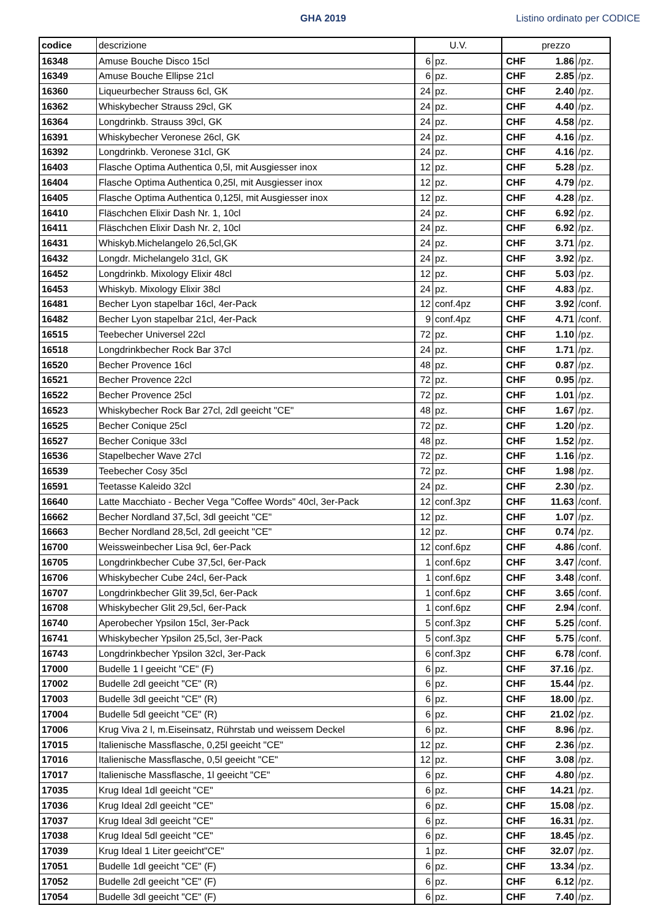GHA 2019 Listino ordinato per CODICE
| codice | descrizione | U.V. | | prezzo | | |
| --- | --- | --- | --- | --- | --- | --- |
| 16348 | Amuse Bouche Disco 15cl | 6 | pz. | CHF | 1.86 | /pz. |
| 16349 | Amuse Bouche Ellipse 21cl | 6 | pz. | CHF | 2.85 | /pz. |
| 16360 | Liqueurbecher Strauss 6cl, GK | 24 | pz. | CHF | 2.40 | /pz. |
| 16362 | Whiskybecher Strauss 29cl, GK | 24 | pz. | CHF | 4.40 | /pz. |
| 16364 | Longdrinkb. Strauss 39cl, GK | 24 | pz. | CHF | 4.58 | /pz. |
| 16391 | Whiskybecher Veronese 26cl, GK | 24 | pz. | CHF | 4.16 | /pz. |
| 16392 | Longdrinkb. Veronese 31cl, GK | 24 | pz. | CHF | 4.16 | /pz. |
| 16403 | Flasche Optima Authentica 0,5l, mit Ausgiesser inox | 12 | pz. | CHF | 5.28 | /pz. |
| 16404 | Flasche Optima Authentica 0,25l, mit Ausgiesser inox | 12 | pz. | CHF | 4.79 | /pz. |
| 16405 | Flasche Optima Authentica 0,125l, mit Ausgiesser inox | 12 | pz. | CHF | 4.28 | /pz. |
| 16410 | Fläschchen Elixir Dash Nr. 1, 10cl | 24 | pz. | CHF | 6.92 | /pz. |
| 16411 | Fläschchen Elixir Dash Nr. 2, 10cl | 24 | pz. | CHF | 6.92 | /pz. |
| 16431 | Whiskyb.Michelangelo 26,5cl,GK | 24 | pz. | CHF | 3.71 | /pz. |
| 16432 | Longdr. Michelangelo 31cl, GK | 24 | pz. | CHF | 3.92 | /pz. |
| 16452 | Longdrinkb. Mixology Elixir 48cl | 12 | pz. | CHF | 5.03 | /pz. |
| 16453 | Whiskyb. Mixology Elixir 38cl | 24 | pz. | CHF | 4.83 | /pz. |
| 16481 | Becher Lyon stapelbar 16cl, 4er-Pack | 12 | conf.4pz | CHF | 3.92 | /conf. |
| 16482 | Becher Lyon stapelbar 21cl, 4er-Pack | 9 | conf.4pz | CHF | 4.71 | /conf. |
| 16515 | Teebecher Universel 22cl | 72 | pz. | CHF | 1.10 | /pz. |
| 16518 | Longdrinkbecher Rock Bar 37cl | 24 | pz. | CHF | 1.71 | /pz. |
| 16520 | Becher Provence 16cl | 48 | pz. | CHF | 0.87 | /pz. |
| 16521 | Becher Provence 22cl | 72 | pz. | CHF | 0.95 | /pz. |
| 16522 | Becher Provence 25cl | 72 | pz. | CHF | 1.01 | /pz. |
| 16523 | Whiskybecher Rock Bar 27cl, 2dl geeicht "CE" | 48 | pz. | CHF | 1.67 | /pz. |
| 16525 | Becher Conique 25cl | 72 | pz. | CHF | 1.20 | /pz. |
| 16527 | Becher Conique 33cl | 48 | pz. | CHF | 1.52 | /pz. |
| 16536 | Stapelbecher Wave 27cl | 72 | pz. | CHF | 1.16 | /pz. |
| 16539 | Teebecher Cosy 35cl | 72 | pz. | CHF | 1.98 | /pz. |
| 16591 | Teetasse Kaleido 32cl | 24 | pz. | CHF | 2.30 | /pz. |
| 16640 | Latte Macchiato - Becher Vega "Coffee Words" 40cl, 3er-Pack | 12 | conf.3pz | CHF | 11.63 | /conf. |
| 16662 | Becher Nordland 37,5cl, 3dl geeicht "CE" | 12 | pz. | CHF | 1.07 | /pz. |
| 16663 | Becher Nordland 28,5cl, 2dl geeicht "CE" | 12 | pz. | CHF | 0.74 | /pz. |
| 16700 | Weissweinbecher Lisa 9cl, 6er-Pack | 12 | conf.6pz | CHF | 4.86 | /conf. |
| 16705 | Longdrinkbecher Cube 37,5cl, 6er-Pack | 1 | conf.6pz | CHF | 3.47 | /conf. |
| 16706 | Whiskybecher Cube 24cl, 6er-Pack | 1 | conf.6pz | CHF | 3.48 | /conf. |
| 16707 | Longdrinkbecher Glit 39,5cl, 6er-Pack | 1 | conf.6pz | CHF | 3.65 | /conf. |
| 16708 | Whiskybecher Glit 29,5cl, 6er-Pack | 1 | conf.6pz | CHF | 2.94 | /conf. |
| 16740 | Aperobecher Ypsilon 15cl, 3er-Pack | 5 | conf.3pz | CHF | 5.25 | /conf. |
| 16741 | Whiskybecher Ypsilon 25,5cl, 3er-Pack | 5 | conf.3pz | CHF | 5.75 | /conf. |
| 16743 | Longdrinkbecher Ypsilon 32cl, 3er-Pack | 6 | conf.3pz | CHF | 6.78 | /conf. |
| 17000 | Budelle 1 l geeicht "CE" (F) | 6 | pz. | CHF | 37.16 | /pz. |
| 17002 | Budelle 2dl geeicht "CE" (R) | 6 | pz. | CHF | 15.44 | /pz. |
| 17003 | Budelle 3dl geeicht "CE" (R) | 6 | pz. | CHF | 18.00 | /pz. |
| 17004 | Budelle 5dl geeicht "CE" (R) | 6 | pz. | CHF | 21.02 | /pz. |
| 17006 | Krug Viva 2 l, m.Eiseinsatz, Rührstab und weissem Deckel | 6 | pz. | CHF | 8.96 | /pz. |
| 17015 | Italienische Massflasche, 0,25l geeicht "CE" | 12 | pz. | CHF | 2.36 | /pz. |
| 17016 | Italienische Massflasche, 0,5l geeicht "CE" | 12 | pz. | CHF | 3.08 | /pz. |
| 17017 | Italienische Massflasche, 1l geeicht "CE" | 6 | pz. | CHF | 4.80 | /pz. |
| 17035 | Krug Ideal 1dl geeicht "CE" | 6 | pz. | CHF | 14.21 | /pz. |
| 17036 | Krug Ideal 2dl geeicht "CE" | 6 | pz. | CHF | 15.08 | /pz. |
| 17037 | Krug Ideal 3dl geeicht "CE" | 6 | pz. | CHF | 16.31 | /pz. |
| 17038 | Krug Ideal 5dl geeicht "CE" | 6 | pz. | CHF | 18.45 | /pz. |
| 17039 | Krug Ideal 1 Liter geeicht"CE" | 1 | pz. | CHF | 32.07 | /pz. |
| 17051 | Budelle 1dl geeicht "CE" (F) | 6 | pz. | CHF | 13.34 | /pz. |
| 17052 | Budelle 2dl geeicht "CE" (F) | 6 | pz. | CHF | 6.12 | /pz. |
| 17054 | Budelle 3dl geeicht "CE" (F) | 6 | pz. | CHF | 7.40 | /pz. |